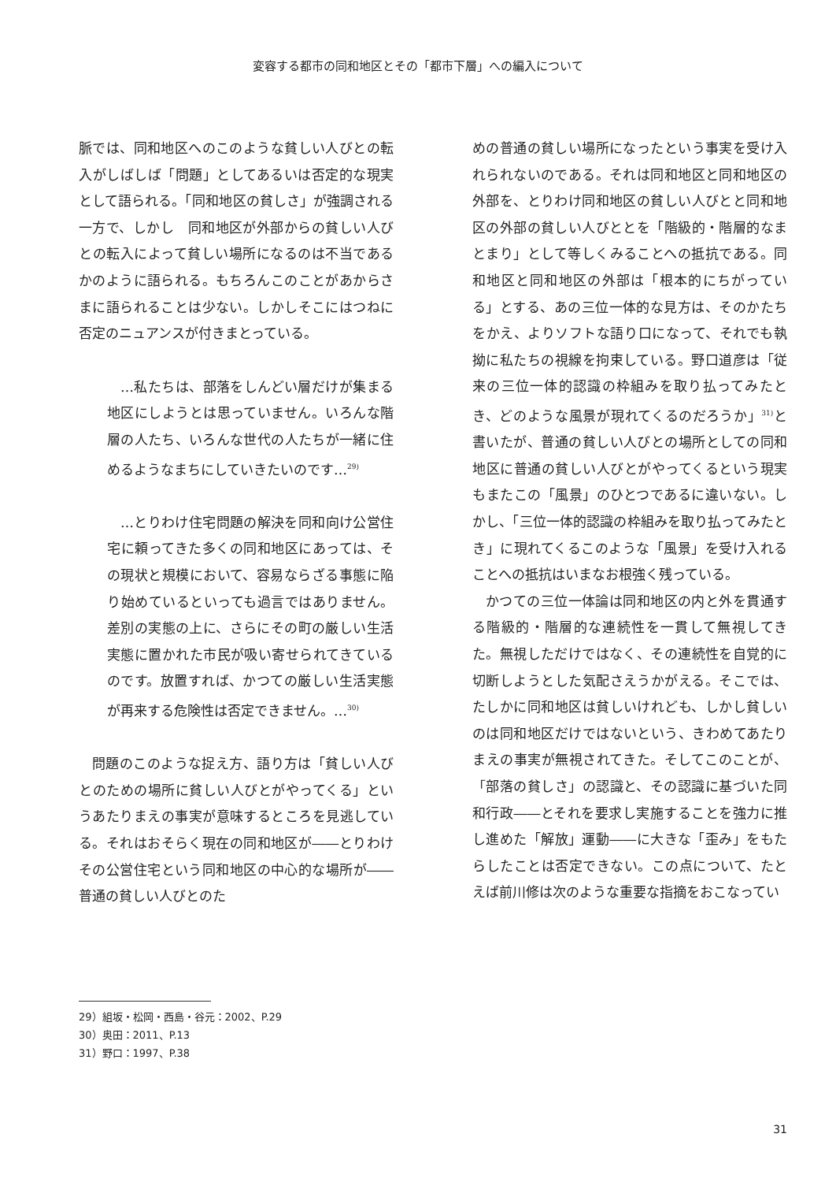変容する都市の同和地区とその「都市下層」への編入について
脈では、同和地区へのこのような貧しい人びとの転入がしばしば「問題」としてあるいは否定的な現実として語られる。「同和地区の貧しさ」が強調される一方で、しかし　同和地区が外部からの貧しい人びとの転入によって貧しい場所になるのは不当であるかのように語られる。もちろんこのことがあからさまに語られることは少ない。しかしそこにはつねに否定のニュアンスが付きまとっている。
…私たちは、部落をしんどい層だけが集まる地区にしようとは思っていません。いろんな階層の人たち、いろんな世代の人たちが一緒に住めるようなまちにしていきたいのです…<sup>29)</sup>
…とりわけ住宅問題の解決を同和向け公営住宅に頼ってきた多くの同和地区にあっては、その現状と規模において、容易ならざる事態に陥り始めているといっても過言ではありません。差別の実態の上に、さらにその町の厳しい生活実態に置かれた市民が吸い寄せられてきているのです。放置すれば、かつての厳しい生活実態が再来する危険性は否定できません。…<sup>30)</sup>
問題のこのような捉え方、語り方は「貧しい人びとのための場所に貧しい人びとがやってくる」というあたりまえの事実が意味するところを見逃している。それはおそらく現在の同和地区が――とりわけその公営住宅という同和地区の中心的な場所が――普通の貧しい人びとのた
めの普通の貧しい場所になったという事実を受け入れられないのである。それは同和地区と同和地区の外部を、とりわけ同和地区の貧しい人びとと同和地区の外部の貧しい人びととを「階級的・階層的なまとまり」として等しくみることへの抵抗である。同和地区と同和地区の外部は「根本的にちがっている」とする、あの三位一体的な見方は、そのかたちをかえ、よりソフトな語り口になって、それでも執拗に私たちの視線を拘束している。野口道彦は「従来の三位一体的認識の枠組みを取り払ってみたとき、どのような風景が現れてくるのだろうか」<sup>31)</sup>と書いたが、普通の貧しい人びとの場所としての同和地区に普通の貧しい人びとがやってくるという現実もまたこの「風景」のひとつであるに違いない。しかし、「三位一体的認識の枠組みを取り払ってみたとき」に現れてくるこのような「風景」を受け入れることへの抵抗はいまなお根強く残っている。
かつての三位一体論は同和地区の内と外を貫通する階級的・階層的な連続性を一貫して無視してきた。無視しただけではなく、その連続性を自覚的に切断しようとした気配さえうかがえる。そこでは、たしかに同和地区は貧しいけれども、しかし貧しいのは同和地区だけではないという、きわめてあたりまえの事実が無視されてきた。そしてこのことが、「部落の貧しさ」の認識と、その認識に基づいた同和行政――とそれを要求し実施することを強力に推し進めた「解放」運動――に大きな「歪み」をもたらしたことは否定できない。この点について、たとえば前川修は次のような重要な指摘をおこなってい
29）組坂・松岡・西島・谷元：2002、P.29
30）奥田：2011、P.13
31）野口：1997、P.38
31